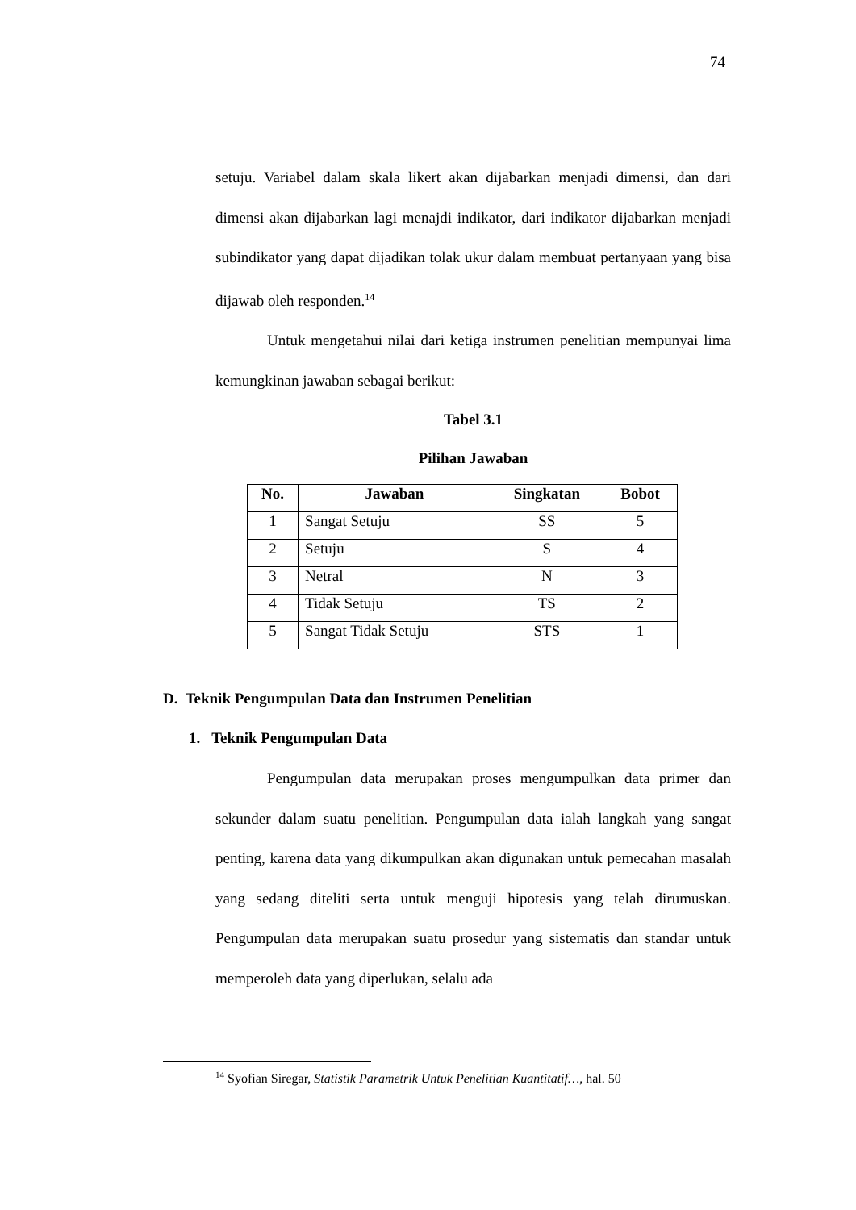74
setuju. Variabel dalam skala likert akan dijabarkan menjadi dimensi, dan dari dimensi akan dijabarkan lagi menajdi indikator, dari indikator dijabarkan menjadi subindikator yang dapat dijadikan tolak ukur dalam membuat pertanyaan yang bisa dijawab oleh responden.<sup>14</sup>
Untuk mengetahui nilai dari ketiga instrumen penelitian mempunyai lima kemungkinan jawaban sebagai berikut:
Tabel 3.1
Pilihan Jawaban
| No. | Jawaban | Singkatan | Bobot |
| --- | --- | --- | --- |
| 1 | Sangat Setuju | SS | 5 |
| 2 | Setuju | S | 4 |
| 3 | Netral | N | 3 |
| 4 | Tidak Setuju | TS | 2 |
| 5 | Sangat Tidak Setuju | STS | 1 |
D. Teknik Pengumpulan Data dan Instrumen Penelitian
1. Teknik Pengumpulan Data
Pengumpulan data merupakan proses mengumpulkan data primer dan sekunder dalam suatu penelitian. Pengumpulan data ialah langkah yang sangat penting, karena data yang dikumpulkan akan digunakan untuk pemecahan masalah yang sedang diteliti serta untuk menguji hipotesis yang telah dirumuskan. Pengumpulan data merupakan suatu prosedur yang sistematis dan standar untuk memperoleh data yang diperlukan, selalu ada
<sup>14</sup> Syofian Siregar, Statistik Parametrik Untuk Penelitian Kuantitatif…, hal. 50